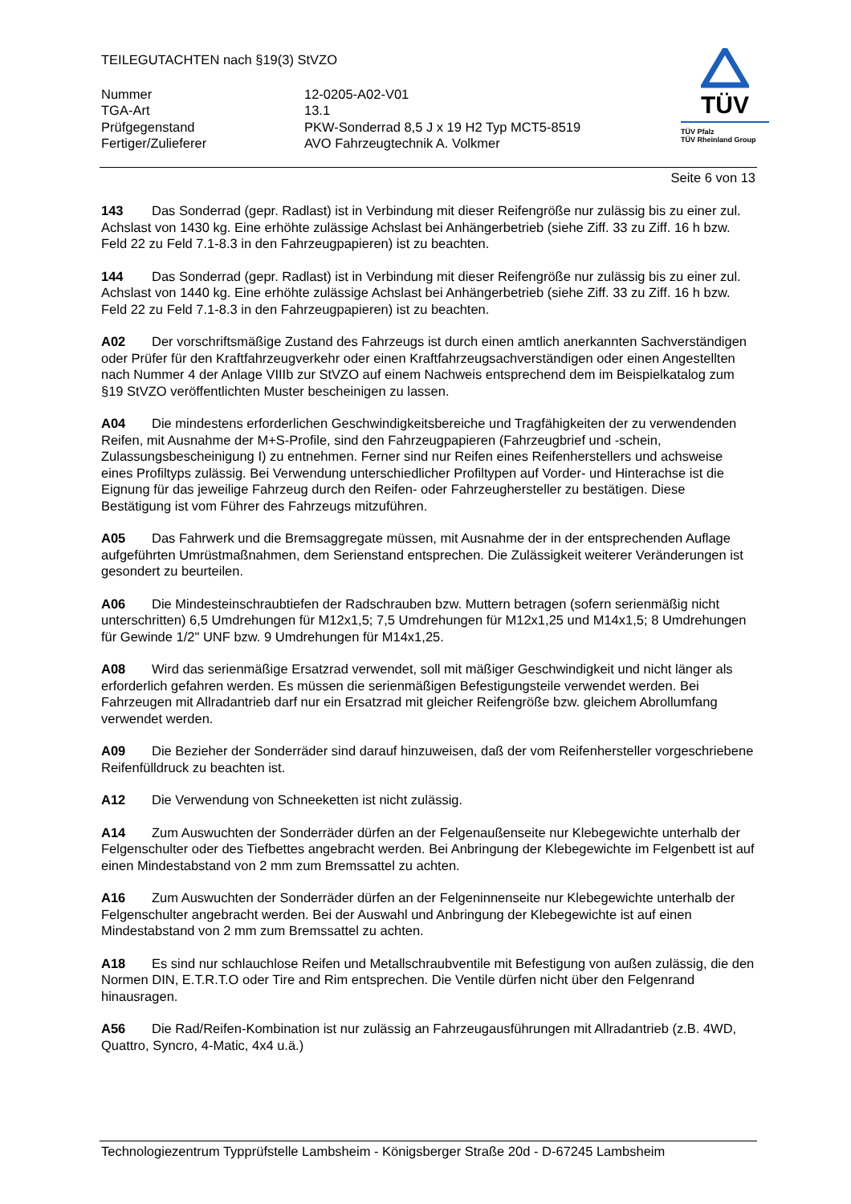TEILEGUTACHTEN nach §19(3) StVZO
| Nummer | 12-0205-A02-V01 |
| TGA-Art | 13.1 |
| Prüfgegenstand | PKW-Sonderrad 8,5 J x 19 H2 Typ MCT5-8519 |
| Fertiger/Zulieferer | AVO Fahrzeugtechnik A. Volkmer |
TÜV
TÜV Pfalz
TÜV Rheinland Group
Seite 6 von 13
143 Das Sonderrad (gepr. Radlast) ist in Verbindung mit dieser Reifengröße nur zulässig bis zu einer zul. Achslast von 1430 kg. Eine erhöhte zulässige Achslast bei Anhängerbetrieb (siehe Ziff. 33 zu Ziff. 16 h bzw. Feld 22 zu Feld 7.1-8.3 in den Fahrzeugpapieren) ist zu beachten.
144 Das Sonderrad (gepr. Radlast) ist in Verbindung mit dieser Reifengröße nur zulässig bis zu einer zul. Achslast von 1440 kg. Eine erhöhte zulässige Achslast bei Anhängerbetrieb (siehe Ziff. 33 zu Ziff. 16 h bzw. Feld 22 zu Feld 7.1-8.3 in den Fahrzeugpapieren) ist zu beachten.
A02 Der vorschriftsmäßige Zustand des Fahrzeugs ist durch einen amtlich anerkannten Sachverständigen oder Prüfer für den Kraftfahrzeugverkehr oder einen Kraftfahrzeugsachverständigen oder einen Angestellten nach Nummer 4 der Anlage VIIIb zur StVZO auf einem Nachweis entsprechend dem im Beispielkatalog zum §19 StVZO veröffentlichten Muster bescheinigen zu lassen.
A04 Die mindestens erforderlichen Geschwindigkeitsbereiche und Tragfähigkeiten der zu verwendenden Reifen, mit Ausnahme der M+S-Profile, sind den Fahrzeugpapieren (Fahrzeugbrief und -schein, Zulassungsbescheinigung I) zu entnehmen. Ferner sind nur Reifen eines Reifenherstellers und achsweise eines Profiltyps zulässig. Bei Verwendung unterschiedlicher Profiltypen auf Vorder- und Hinterachse ist die Eignung für das jeweilige Fahrzeug durch den Reifen- oder Fahrzeughersteller zu bestätigen. Diese Bestätigung ist vom Führer des Fahrzeugs mitzuführen.
A05 Das Fahrwerk und die Bremsaggregate müssen, mit Ausnahme der in der entsprechenden Auflage aufgeführten Umrüstmaßnahmen, dem Serienstand entsprechen. Die Zulässigkeit weiterer Veränderungen ist gesondert zu beurteilen.
A06 Die Mindesteinschraubtiefen der Radschrauben bzw. Muttern betragen (sofern serienmäßig nicht unterschritten) 6,5 Umdrehungen für M12x1,5; 7,5 Umdrehungen für M12x1,25 und M14x1,5; 8 Umdrehungen für Gewinde 1/2" UNF bzw. 9 Umdrehungen für M14x1,25.
A08 Wird das serienmäßige Ersatzrad verwendet, soll mit mäßiger Geschwindigkeit und nicht länger als erforderlich gefahren werden. Es müssen die serienmäßigen Befestigungsteile verwendet werden. Bei Fahrzeugen mit Allradantrieb darf nur ein Ersatzrad mit gleicher Reifengröße bzw. gleichem Abrollumfang verwendet werden.
A09 Die Bezieher der Sonderräder sind darauf hinzuweisen, daß der vom Reifenhersteller vorgeschriebene Reifenfülldruck zu beachten ist.
A12 Die Verwendung von Schneeketten ist nicht zulässig.
A14 Zum Auswuchten der Sonderräder dürfen an der Felgenaußenseite nur Klebegewichte unterhalb der Felgenschulter oder des Tiefbettes angebracht werden. Bei Anbringung der Klebegewichte im Felgenbett ist auf einen Mindestabstand von 2 mm zum Bremssattel zu achten.
A16 Zum Auswuchten der Sonderräder dürfen an der Felgeninnenseite nur Klebegewichte unterhalb der Felgenschulter angebracht werden. Bei der Auswahl und Anbringung der Klebegewichte ist auf einen Mindestabstand von 2 mm zum Bremssattel zu achten.
A18 Es sind nur schlauchlose Reifen und Metallschraubventile mit Befestigung von außen zulässig, die den Normen DIN, E.T.R.T.O oder Tire and Rim entsprechen. Die Ventile dürfen nicht über den Felgenrand hinausragen.
A56 Die Rad/Reifen-Kombination ist nur zulässig an Fahrzeugausführungen mit Allradantrieb (z.B. 4WD, Quattro, Syncro, 4-Matic, 4x4 u.ä.)
Technologiezentrum Typprüfstelle Lambsheim - Königsberger Straße 20d - D-67245 Lambsheim